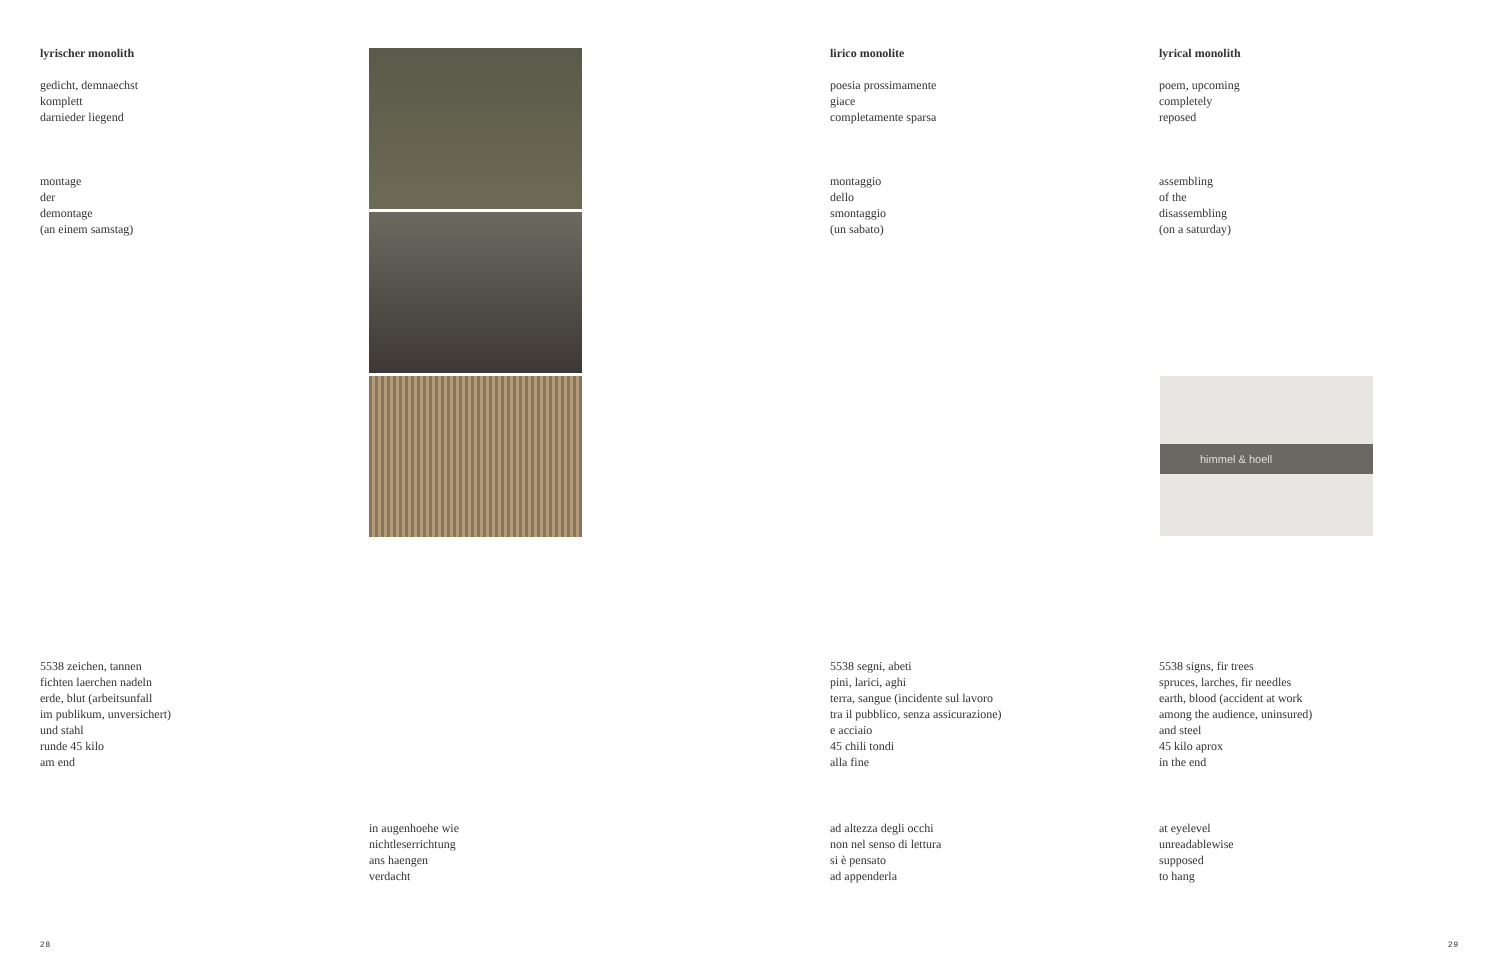lyrischer monolith
gedicht, demnaechst
komplett
darnieder liegend
montage
der
demontage
(an einem samstag)
5538 zeichen, tannen
fichten laerchen nadeln
erde, blut (arbeitsunfall
im publikum, unversichert)
und stahl
runde 45 kilo
am end
in augenhoehe wie
nichtleserrichtung
ans haengen
verdacht
lirico monolite
poesia prossimamente
giace
completamente sparsa
montaggio
dello
smontaggio
(un sabato)
5538 segni, abeti
pini, larici, aghi
terra, sangue (incidente sul lavoro
tra il pubblico, senza assicurazione)
e acciaio
45 chili tondi
alla fine
ad altezza degli occhi
non nel senso di lettura
si è pensato
ad appenderla
lyrical monolith
poem, upcoming
completely
reposed
assembling
of the
disassembling
(on a saturday)
himmel & hoell
5538 signs, fir trees
spruces, larches, fir needles
earth, blood (accident at work
among the audience, uninsured)
and steel
45 kilo aprox
in the end
at eyelevel
unreadablewise
supposed
to hang
28 29